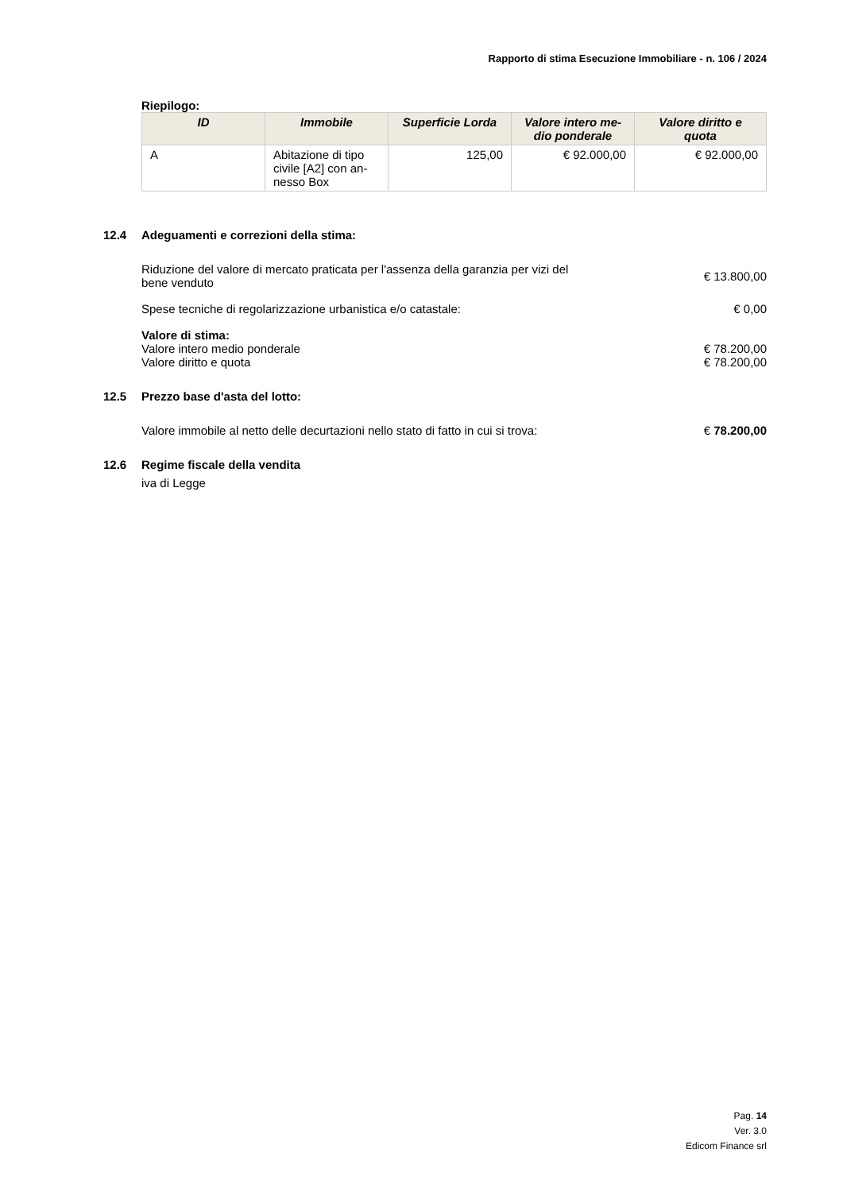Rapporto di stima Esecuzione Immobiliare - n. 106 / 2024
Riepilogo:
| ID | Immobile | Superficie Lorda | Valore intero me-dio ponderale | Valore diritto e quota |
| --- | --- | --- | --- | --- |
| A | Abitazione di tipo civile [A2] con an-nesso Box | 125,00 | € 92.000,00 | € 92.000,00 |
12.4 Adeguamenti e correzioni della stima:
Riduzione del valore di mercato praticata per l'assenza della garanzia per vizi del bene venduto
€ 13.800,00
Spese tecniche di regolarizzazione urbanistica e/o catastale:
€ 0,00
Valore di stima:
Valore intero medio ponderale € 78.200,00
Valore diritto e quota € 78.200,00
12.5 Prezzo base d'asta del lotto:
Valore immobile al netto delle decurtazioni nello stato di fatto in cui si trova:
€ 78.200,00
12.6 Regime fiscale della vendita
iva di Legge
Pag. 14
Ver. 3.0
Edicom Finance srl